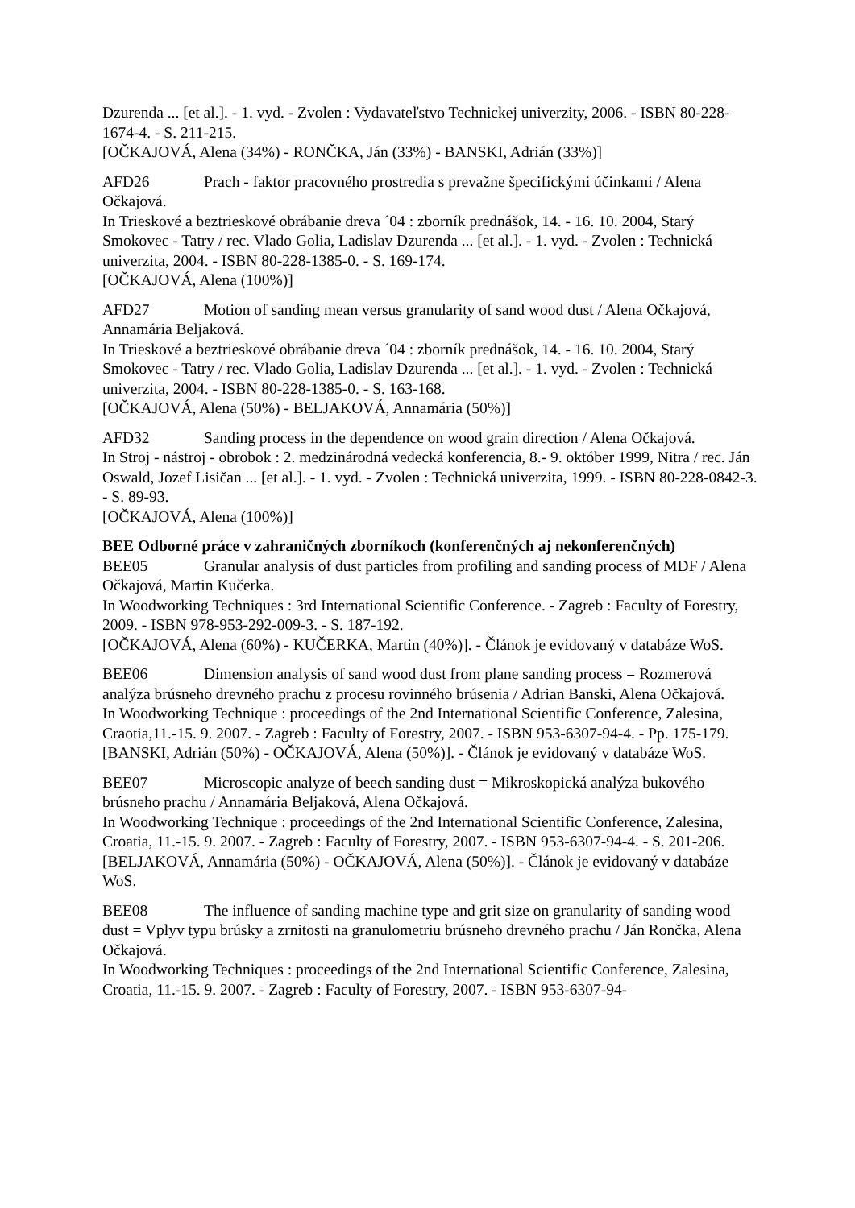Dzurenda ... [et al.]. - 1. vyd. - Zvolen : Vydavateľstvo Technickej univerzity, 2006. - ISBN 80-228-1674-4. - S. 211-215.
[OČKAJOVÁ, Alena (34%) - RONČKA, Ján (33%) - BANSKI, Adrián (33%)]
AFD26 Prach - faktor pracovného prostredia s prevažne špecifickými účinkami / Alena Očkajová.
In Trieskové a beztrieskové obrábanie dreva ´04 : zborník prednášok, 14. - 16. 10. 2004, Starý Smokovec - Tatry / rec. Vlado Golia, Ladislav Dzurenda ... [et al.]. - 1. vyd. - Zvolen : Technická univerzita, 2004. - ISBN 80-228-1385-0. - S. 169-174.
[OČKAJOVÁ, Alena (100%)]
AFD27 Motion of sanding mean versus granularity of sand wood dust / Alena Očkajová, Annamária Beljaková.
In Trieskové a beztrieskové obrábanie dreva ´04 : zborník prednášok, 14. - 16. 10. 2004, Starý Smokovec - Tatry / rec. Vlado Golia, Ladislav Dzurenda ... [et al.]. - 1. vyd. - Zvolen : Technická univerzita, 2004. - ISBN 80-228-1385-0. - S. 163-168.
[OČKAJOVÁ, Alena (50%) - BELJAKOVÁ, Annamária (50%)]
AFD32 Sanding process in the dependence on wood grain direction / Alena Očkajová.
In Stroj - nástroj - obrobok : 2. medzinárodná vedecká konferencia, 8.- 9. október 1999, Nitra / rec. Ján Oswald, Jozef Lisičan ... [et al.]. - 1. vyd. - Zvolen : Technická univerzita, 1999. - ISBN 80-228-0842-3. - S. 89-93.
[OČKAJOVÁ, Alena (100%)]
BEE Odborné práce v zahraničných zborníkoch (konferenčných aj nekonferenčných)
BEE05 Granular analysis of dust particles from profiling and sanding process of MDF / Alena Očkajová, Martin Kučerka.
In Woodworking Techniques : 3rd International Scientific Conference. - Zagreb : Faculty of Forestry, 2009. - ISBN 978-953-292-009-3. - S. 187-192.
[OČKAJOVÁ, Alena (60%) - KUČERKA, Martin (40%)]. - Článok je evidovaný v databáze WoS.
BEE06 Dimension analysis of sand wood dust from plane sanding process = Rozmerová analýza brúsneho drevného prachu z procesu rovinného brúsenia / Adrian Banski, Alena Očkajová.
In Woodworking Technique : proceedings of the 2nd International Scientific Conference, Zalesina, Craotia,11.-15. 9. 2007. - Zagreb : Faculty of Forestry, 2007. - ISBN 953-6307-94-4. - Pp. 175-179.
[BANSKI, Adrián (50%) - OČKAJOVÁ, Alena (50%)]. - Článok je evidovaný v databáze WoS.
BEE07 Microscopic analyze of beech sanding dust = Mikroskopická analýza bukového brúsneho prachu / Annamária Beljaková, Alena Očkajová.
In Woodworking Technique : proceedings of the 2nd International Scientific Conference, Zalesina, Croatia, 11.-15. 9. 2007. - Zagreb : Faculty of Forestry, 2007. - ISBN 953-6307-94-4. - S. 201-206.
[BELJAKOVÁ, Annamária (50%) - OČKAJOVÁ, Alena (50%)]. - Článok je evidovaný v databáze WoS.
BEE08 The influence of sanding machine type and grit size on granularity of sanding wood dust = Vplyv typu brúsky a zrnitosti na granulometriu brúsneho drevného prachu / Ján Rončka, Alena Očkajová.
In Woodworking Techniques : proceedings of the 2nd International Scientific Conference, Zalesina, Croatia, 11.-15. 9. 2007. - Zagreb : Faculty of Forestry, 2007. - ISBN 953-6307-94-